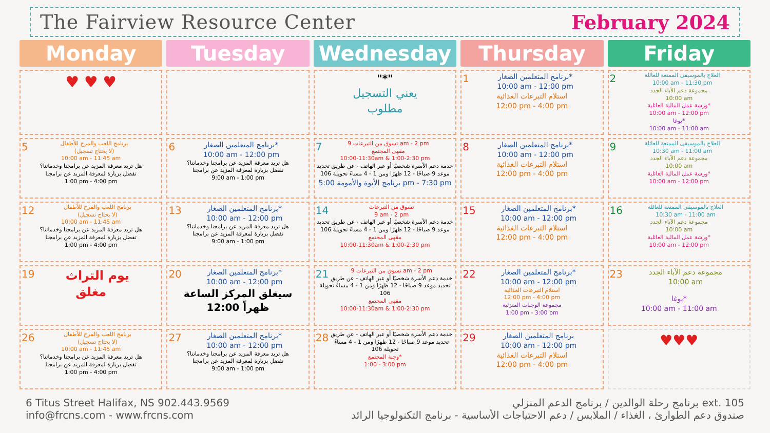The Fairview Resource Center February 2024
| Monday | Tuesday | Wednesday | Thursday | Friday |
| --- | --- | --- | --- | --- |
| ♥ ♥ ♥ | | "*" يعني التسجيل مطلوب | 1 برنامج المتعلمين الصغار* 10:00 am - 12:00 pm استلام التبرعات الغذائية 12:00 pm - 4:00 pm | 2 العلاج بالموسيقى الممتعة للعائلة 10:00 am - 11:30 pm مجموعة دعم الآباء الجدد 10:00 am ورشة عمل المالية العائلية* 10:00 am - 12:00 pm يوغا* 10:00 am - 11:00 am |
| 5 برنامج اللعب والمرح للأطفال (لا يحتاج تسجيل) 10:00 am - 11:45 am هل تريد معرفة المزيد عن برامجنا وخدماتنا؟ تفضل بزيارة لمعرفة المزيد عن برامجنا 1:00 pm - 4:00 pm | 6 برنامج المتعلمين الصغار* 10:00 am - 12:00 pm هل تريد معرفة المزيد عن برامجنا وخدماتنا؟ تفضل بزيارة لمعرفة المزيد عن برامجنا 9:00 am - 1:00 pm | 7 تسوق من التبرعات 9 am - 2 pm مقهى المجتمع 10:00-11:30am & 1:00-2:30 pm خدمة دعم الأسرة شخصيًا أو عبر الهاتف - عن طريق تحديد موعد 9 صباحًا - 12 ظهرًا ومن 1 - 4 مساءً تحويلة 106 برنامج الأبوة والأمومة 5:00 pm - 7:30 pm | 8 برنامج المتعلمين الصغار* 10:00 am - 12:00 pm استلام التبرعات الغذائية 12:00 pm - 4:00 pm | 9 العلاج بالموسيقى الممتعة للعائلة 10:30 am - 11:00 am مجموعة دعم الآباء الجدد 10:00 am ورشة عمل المالية العائلية* 10:00 am - 12:00 pm |
| 12 برنامج اللعب والمرح للأطفال (لا يحتاج تسجيل) 10:00 am - 11:45 am هل تريد معرفة المزيد عن برامجنا وخدماتنا؟ تفضل بزيارة لمعرفة المزيد عن برامجنا 1:00 pm - 4:00 pm | 13 برنامج المتعلمين الصغار* 10:00 am - 12:00 pm هل تريد معرفة المزيد عن برامجنا وخدماتنا؟ تفضل بزيارة لمعرفة المزيد عن برامجنا 9:00 am - 1:00 pm | 14 تسوق من التبرعات 9 am - 2 pm خدمة دعم الأسرة شخصيًا أو عبر الهاتف - عن طريق تحديد موعد 9 صباحًا - 12 ظهرًا ومن 1 - 4 مساءً تحويلة 106 مقهى المجتمع 10:00-11:30am & 1:00-2:30 pm | 15 برنامج المتعلمين الصغار* 10:00 am - 12:00 pm استلام التبرعات الغذائية 12:00 pm - 4:00 pm | 16 العلاج بالموسيقى الممتعة للعائلة 10:30 am - 11:00 am مجموعة دعم الآباء الجدد 10:00 am ورشة عمل المالية العائلية* 10:00 am - 12:00 pm |
| 19 يوم التراث مغلق | 20 برنامج المتعلمين الصغار* 10:00 am - 12:00 pm سيغلق المركز الساعة 12:00 ظهراً | 21 تسوق من التبرعات 9 am - 2 pm خدمة دعم الأسرة شخصيًا أو عبر الهاتف - عن طريق تحديد موعد 9 صباحًا - 12 ظهرًا ومن 1 - 4 مساءً تحويلة 106 مقهى المجتمع 10:00-11:30am & 1:00-2:30 pm | 22 برنامج المتعلمين الصغار* 10:00 am - 12:00 pm استلام التبرعات الغذائية 12:00 pm - 4:00 pm مجموعة الوجبات المنزلية 1:00 pm - 3:00 pm | 23 مجموعة دعم الآباء الجدد 10:00 am يوغا* 10:00 am - 11:00 am |
| 26 برنامج اللعب والمرح للأطفال (لا يحتاج تسجيل) 10:00 am - 11:45 am هل تريد معرفة المزيد عن برامجنا وخدماتنا؟ تفضل بزيارة لمعرفة المزيد عن برامجنا 1:00 pm - 4:00 pm | 27 برنامج المتعلمين الصغار* 10:00 am - 12:00 pm هل تريد معرفة المزيد عن برامجنا وخدماتنا؟ تفضل بزيارة لمعرفة المزيد عن برامجنا 9:00 am - 1:00 pm | 28 خدمة دعم الأسرة شخصيًا أو عبر الهاتف - عن طريق تحديد موعد 9 صباحًا - 12 ظهرًا ومن 1 - 4 مساءً تحويلة 106 وجبة المجتمع* 1:00 - 3:00 pm | 29 برنامج المتعلمين الصغار 10:00 am - 12:00 pm استلام التبرعات الغذائية 12:00 pm - 4:00 pm | ♥♥♥ |
6 Titus Street Halifax, NS 902.443.9569
info@frcns.com - www.frcns.com
برنامج رحلة الوالدين / برنامج الدعم المنزلي ext. 105
صندوق دعم الطوارئ ، الغذاء / الملابس / دعم الاحتياجات الأساسية - برنامج التكنولوجيا الرائد